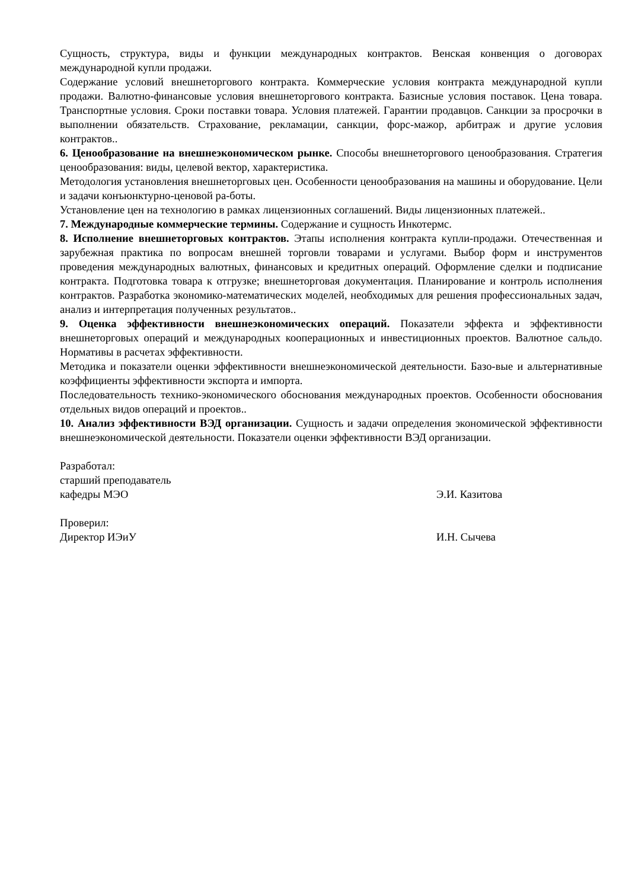Сущность, структура, виды и функции международных контрактов. Венская конвенция о договорах международной купли продажи.
Содержание условий внешнеторгового контракта. Коммерческие условия контракта международной купли продажи. Валютно-финансовые условия внешнеторгового контракта. Базисные условия поставок. Цена товара. Транспортные условия. Сроки поставки товара. Условия платежей. Гарантии продавцов. Санкции за просрочки в выполнении обязательств. Страхование, рекламации, санкции, форс-мажор, арбитраж и другие условия контрактов..
6. Ценообразование на внешнеэкономическом рынке. Способы внешнеторгового ценообразования. Стратегия ценообразования: виды, целевой вектор, характеристика.
Методология установления внешнеторговых цен. Особенности ценообразования на машины и оборудование. Цели и задачи конъюнктурно-ценовой ра-боты.
Установление цен на технологию в рамках лицензионных соглашений. Виды лицензионных платежей..
7. Международные коммерческие термины. Содержание и сущность Инкотермс.
8. Исполнение внешнеторговых контрактов. Этапы исполнения контракта купли-продажи. Отечественная и зарубежная практика по вопросам внешней торговли товарами и услугами. Выбор форм и инструментов проведения международных валютных, финансовых и кредитных операций. Оформление сделки и подписание контракта. Подготовка товара к отгрузке; внешнеторговая документация. Планирование и контроль исполнения контрактов. Разработка экономико-математических моделей, необходимых для решения профессиональных задач, анализ и интерпретация полученных результатов..
9. Оценка эффективности внешнеэкономических операций. Показатели эффекта и эффективности внешнеторговых операций и международных кооперационных и инвестиционных проектов. Валютное сальдо. Нормативы в расчетах эффективности.
Методика и показатели оценки эффективности внешнеэкономической деятельности. Базо-вые и альтернативные коэффициенты эффективности экспорта и импорта.
Последовательность технико-экономического обоснования международных проектов. Особенности обоснования отдельных видов операций и проектов..
10. Анализ эффективности ВЭД организации. Сущность и задачи определения экономической эффективности внешнеэкономической деятельности. Показатели оценки эффективности ВЭД организации.
Разработал:
старший преподаватель
кафедры МЭО Э.И. Казитова
Проверил:
Директор ИЭиУ И.Н. Сычева